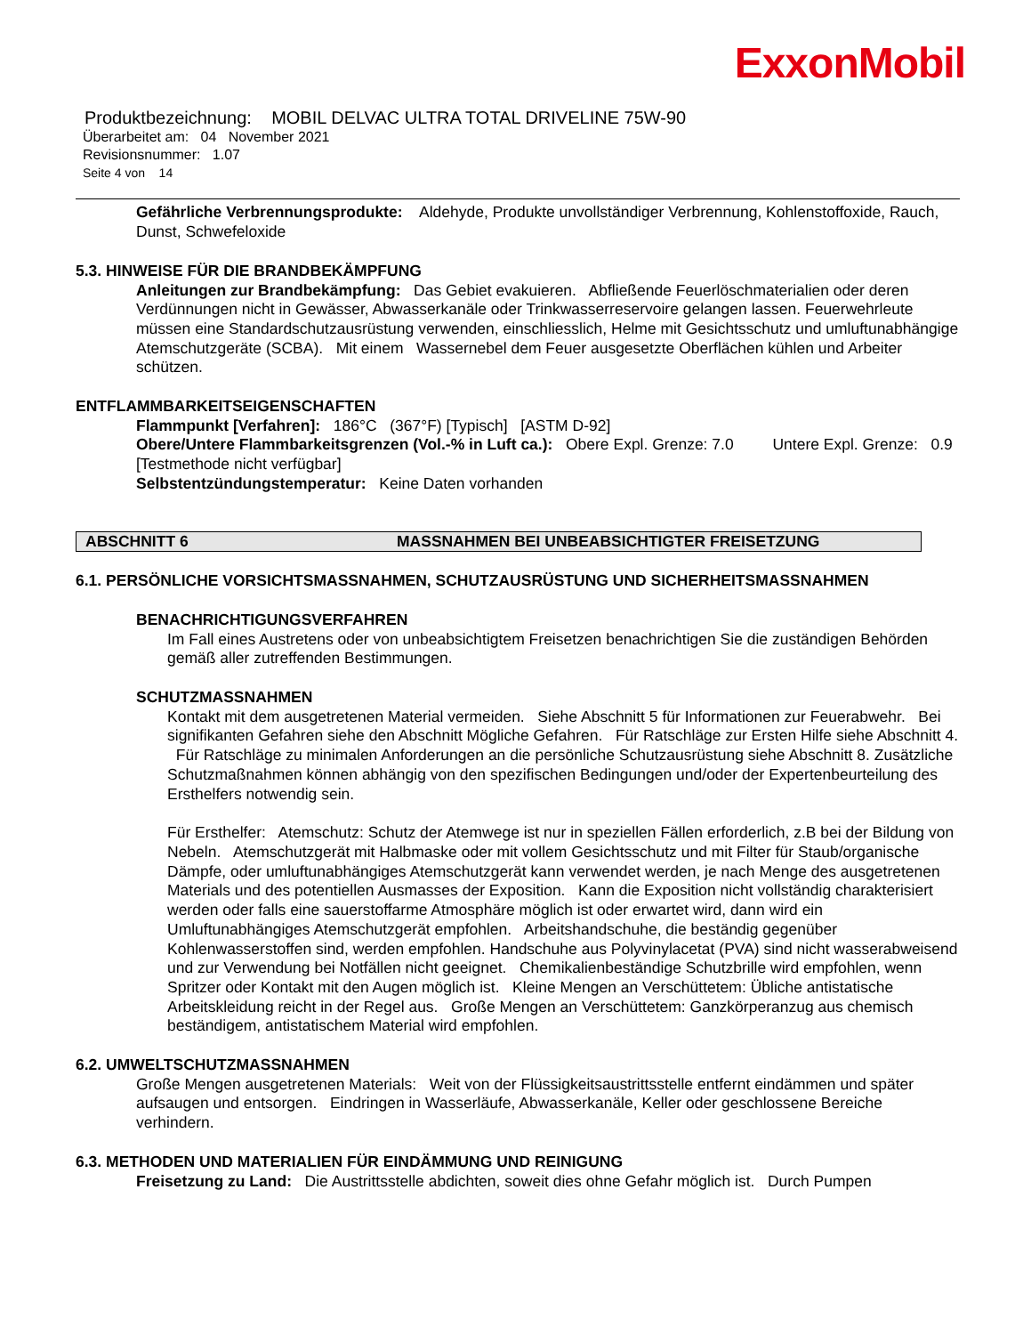ExxonMobil
Produktbezeichnung: MOBIL DELVAC ULTRA TOTAL DRIVELINE 75W-90
Überarbeitet am: 04 November 2021
Revisionsnummer: 1.07
Seite 4 von 14
Gefährliche Verbrennungsprodukte: Aldehyde, Produkte unvollständiger Verbrennung, Kohlenstoffoxide, Rauch, Dunst, Schwefeloxide
5.3. HINWEISE FÜR DIE BRANDBEKÄMPFUNG
Anleitungen zur Brandbekämpfung: Das Gebiet evakuieren. Abfließende Feuerlöschmaterialien oder deren Verdünnungen nicht in Gewässer, Abwasserkanäle oder Trinkwasserreservoire gelangen lassen. Feuerwehrleute müssen eine Standardschutzausrüstung verwenden, einschliesslich, Helme mit Gesichtsschutz und umluftunabhängige Atemschutzgeräte (SCBA). Mit einem Wassernebel dem Feuer ausgesetzte Oberflächen kühlen und Arbeiter schützen.
ENTFLAMMBARKEITSEIGENSCHAFTEN
Flammpunkt [Verfahren]: 186°C (367°F) [Typisch] [ASTM D-92]
Obere/Untere Flammbarkeitsgrenzen (Vol.-% in Luft ca.): Obere Expl. Grenze: 7.0 Untere Expl. Grenze: 0.9 [Testmethode nicht verfügbar]
Selbstentzündungstemperatur: Keine Daten vorhanden
ABSCHNITT 6 MASSNAHMEN BEI UNBEABSICHTIGTER FREISETZUNG
6.1. PERSÖNLICHE VORSICHTSMASSNAHMEN, SCHUTZAUSRÜSTUNG UND SICHERHEITSMASSNAHMEN
BENACHRICHTIGUNGSVERFAHREN
Im Fall eines Austretens oder von unbeabsichtigtem Freisetzen benachrichtigen Sie die zuständigen Behörden gemäß aller zutreffenden Bestimmungen.
SCHUTZMASSNAHMEN
Kontakt mit dem ausgetretenen Material vermeiden. Siehe Abschnitt 5 für Informationen zur Feuerabwehr. Bei signifikanten Gefahren siehe den Abschnitt Mögliche Gefahren. Für Ratschläge zur Ersten Hilfe siehe Abschnitt 4. Für Ratschläge zu minimalen Anforderungen an die persönliche Schutzausrüstung siehe Abschnitt 8. Zusätzliche Schutzmaßnahmen können abhängig von den spezifischen Bedingungen und/oder der Expertenbeurteilung des Ersthelfers notwendig sein.
Für Ersthelfer: Atemschutz: Schutz der Atemwege ist nur in speziellen Fällen erforderlich, z.B bei der Bildung von Nebeln. Atemschutzgerät mit Halbmaske oder mit vollem Gesichtsschutz und mit Filter für Staub/organische Dämpfe, oder umluftunabhängiges Atemschutzgerät kann verwendet werden, je nach Menge des ausgetretenen Materials und des potentiellen Ausmasses der Exposition. Kann die Exposition nicht vollständig charakterisiert werden oder falls eine sauerstoffarme Atmosphäre möglich ist oder erwartet wird, dann wird ein Umluftunabhängiges Atemschutzgerät empfohlen. Arbeitshandschuhe, die beständig gegenüber Kohlenwasserstoffen sind, werden empfohlen. Handschuhe aus Polyvinylacetat (PVA) sind nicht wasserabweisend und zur Verwendung bei Notfällen nicht geeignet. Chemikalienbeständige Schutzbrille wird empfohlen, wenn Spritzer oder Kontakt mit den Augen möglich ist. Kleine Mengen an Verschüttetem: Übliche antistatische Arbeitskleidung reicht in der Regel aus. Große Mengen an Verschüttetem: Ganzkörperanzug aus chemisch beständigem, antistatischem Material wird empfohlen.
6.2. UMWELTSCHUTZMASSNAHMEN
Große Mengen ausgetretenen Materials: Weit von der Flüssigkeitsaustrittsstelle entfernt eindämmen und später aufsaugen und entsorgen. Eindringen in Wasserläufe, Abwasserkanäle, Keller oder geschlossene Bereiche verhindern.
6.3. METHODEN UND MATERIALIEN FÜR EINDÄMMUNG UND REINIGUNG
Freisetzung zu Land: Die Austrittsstelle abdichten, soweit dies ohne Gefahr möglich ist. Durch Pumpen